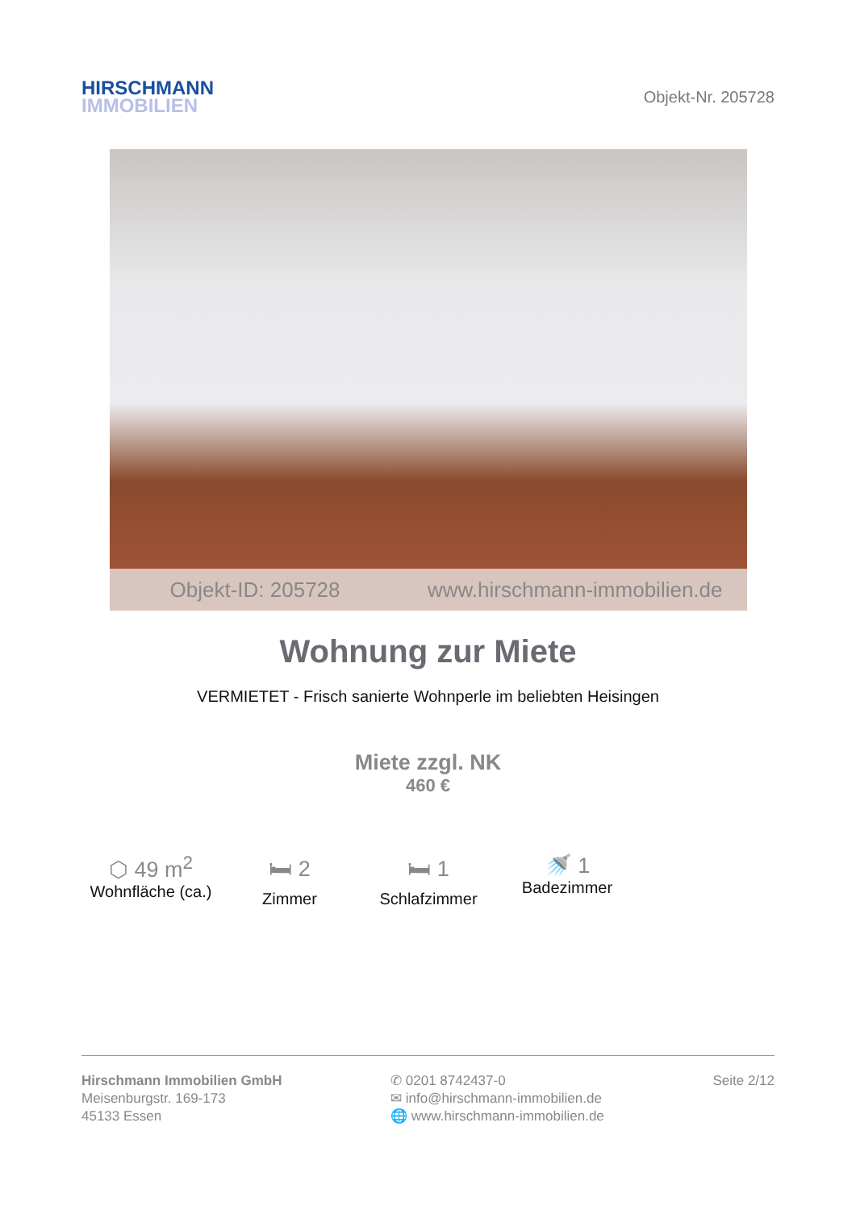HIRSCHMANN
IMMOBILIEN
Objekt-Nr. 205728
Objekt-ID: 205728 www.hirschmann-immobilien.de
Wohnung zur Miete
VERMIETET - Frisch sanierte Wohnperle im beliebten Heisingen
Miete zzgl. NK
460 €
⬡ 49 m<sup>2</sup>
Wohnfläche (ca.)
🛏 2
Zimmer
🛏 1
Schlafzimmer
🚿 1
Badezimmer
Hirschmann Immobilien GmbH
Meisenburgstr. 169-173
45133 Essen
✆ 0201 8742437-0
✉ info@hirschmann-immobilien.de
🌐 www.hirschmann-immobilien.de
Seite 2/12